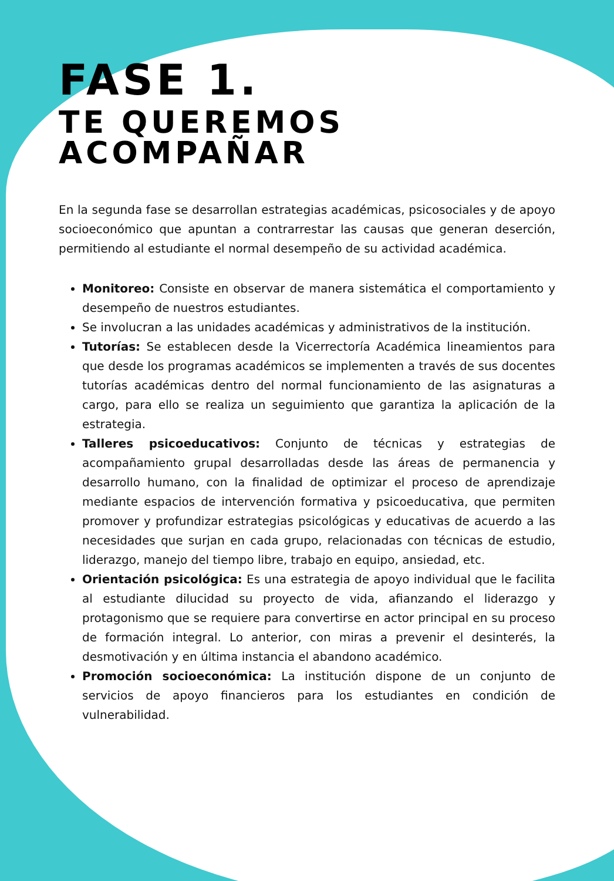FASE 1.
TE QUEREMOS ACOMPAÑAR
En la segunda fase se desarrollan estrategias académicas, psicosociales y de apoyo socioeconómico que apuntan a contrarrestar las causas que generan deserción, permitiendo al estudiante el normal desempeño de su actividad académica.
Monitoreo: Consiste en observar de manera sistemática el comportamiento y desempeño de nuestros estudiantes.
Se involucran a las unidades académicas y administrativos de la institución.
Tutorías: Se establecen desde la Vicerrectoría Académica lineamientos para que desde los programas académicos se implementen a través de sus docentes tutorías académicas dentro del normal funcionamiento de las asignaturas a cargo, para ello se realiza un seguimiento que garantiza la aplicación de la estrategia.
Talleres psicoeducativos: Conjunto de técnicas y estrategias de acompañamiento grupal desarrolladas desde las áreas de permanencia y desarrollo humano, con la finalidad de optimizar el proceso de aprendizaje mediante espacios de intervención formativa y psicoeducativa, que permiten promover y profundizar estrategias psicológicas y educativas de acuerdo a las necesidades que surjan en cada grupo, relacionadas con técnicas de estudio, liderazgo, manejo del tiempo libre, trabajo en equipo, ansiedad, etc.
Orientación psicológica: Es una estrategia de apoyo individual que le facilita al estudiante dilucidad su proyecto de vida, afianzando el liderazgo y protagonismo que se requiere para convertirse en actor principal en su proceso de formación integral. Lo anterior, con miras a prevenir el desinterés, la desmotivación y en última instancia el abandono académico.
Promoción socioeconómica: La institución dispone de un conjunto de servicios de apoyo financieros para los estudiantes en condición de vulnerabilidad.